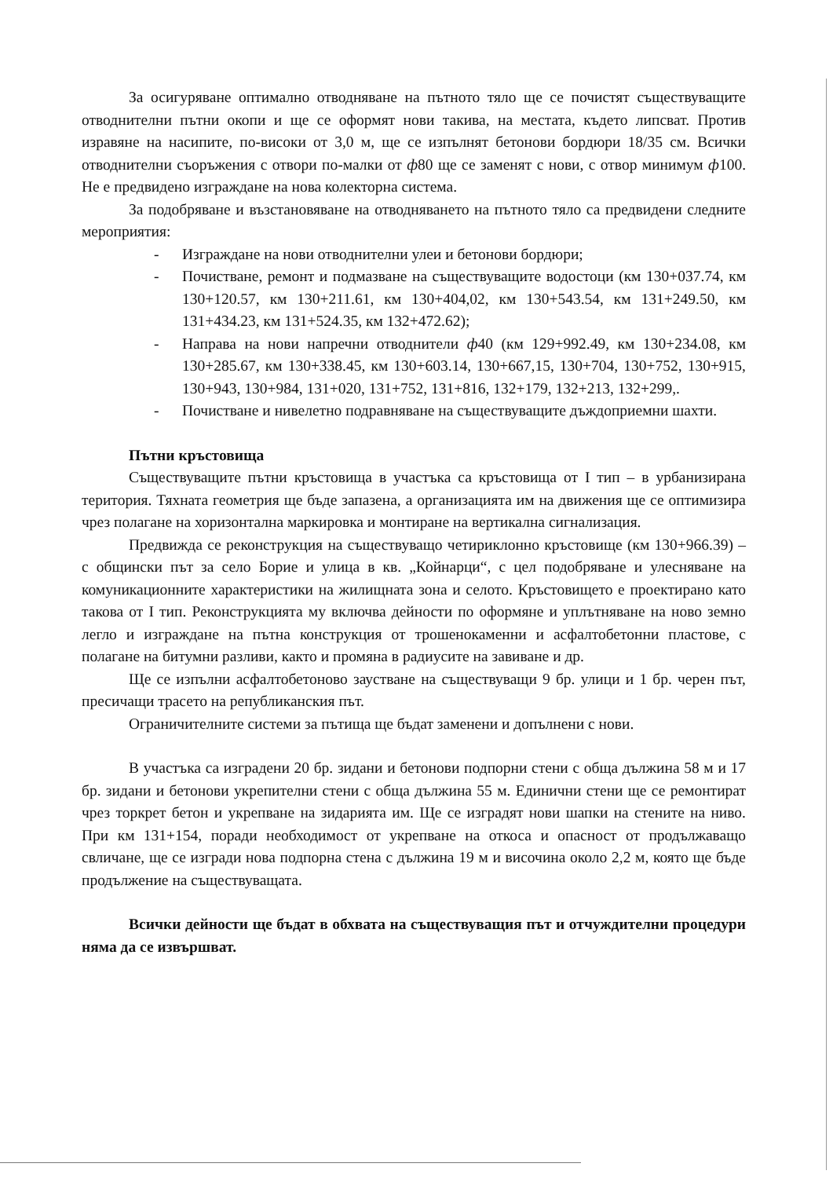За осигуряване оптимално отводняване на пътното тяло ще се почистят съществуващите отводнителни пътни окопи и ще се оформят нови такива, на местата, където липсват. Против изравяне на насипите, по-високи от 3,0 м, ще се изпълнят бетонови бордюри 18/35 см. Всички отводнителни съоръжения с отвори по-малки от ф80 ще се заменят с нови, с отвор минимум ф100. Не е предвидено изграждане на нова колекторна система.
За подобряване и възстановяване на отводняването на пътното тяло са предвидени следните мероприятия:
- Изграждане на нови отводнителни улеи и бетонови бордюри;
- Почистване, ремонт и подмазване на съществуващите водостоци (км 130+037.74, км 130+120.57, км 130+211.61, км 130+404,02, км 130+543.54, км 131+249.50, км 131+434.23, км 131+524.35, км 132+472.62);
- Направа на нови напречни отводнители ф40 (км 129+992.49, км 130+234.08, км 130+285.67, км 130+338.45, км 130+603.14, 130+667,15, 130+704, 130+752, 130+915, 130+943, 130+984, 131+020, 131+752, 131+816, 132+179, 132+213, 132+299,.
- Почистване и нивелетно подравняване на съществуващите дъждоприемни шахти.
Пътни кръстовища
Съществуващите пътни кръстовища в участъка са кръстовища от I тип – в урбанизирана територия. Тяхната геометрия ще бъде запазена, а организацията им на движения ще се оптимизира чрез полагане на хоризонтална маркировка и монтиране на вертикална сигнализация.
Предвижда се реконструкция на съществуващо четириклонно кръстовище (км 130+966.39) – с общински път за село Борие и улица в кв. „Койнарци“, с цел подобряване и улесняване на комуникационните характеристики на жилищната зона и селото. Кръстовището е проектирано като такова от I тип. Реконструкцията му включва дейности по оформяне и уплътняване на ново земно легло и изграждане на пътна конструкция от трошенокаменни и асфалтобетонни пластове, с полагане на битумни разливи, както и промяна в радиусите на завиване и др.
Ще се изпълни асфалтобетоново заустване на съществуващи 9 бр. улици и 1 бр. черен път, пресичащи трасето на републиканския път.
Ограничителните системи за пътища ще бъдат заменени и допълнени с нови.
В участъка са изградени 20 бр. зидани и бетонови подпорни стени с обща дължина 58 м и 17 бр. зидани и бетонови укрепителни стени с обща дължина 55 м. Единични стени ще се ремонтират чрез торкрет бетон и укрепване на зидарията им. Ще се изградят нови шапки на стените на ниво. При км 131+154, поради необходимост от укрепване на откоса и опасност от продължаващо свличане, ще се изгради нова подпорна стена с дължина 19 м и височина около 2,2 м, която ще бъде продължение на съществуващата.
Всички дейности ще бъдат в обхвата на съществуващия път и отчуждителни процедури няма да се извършват.